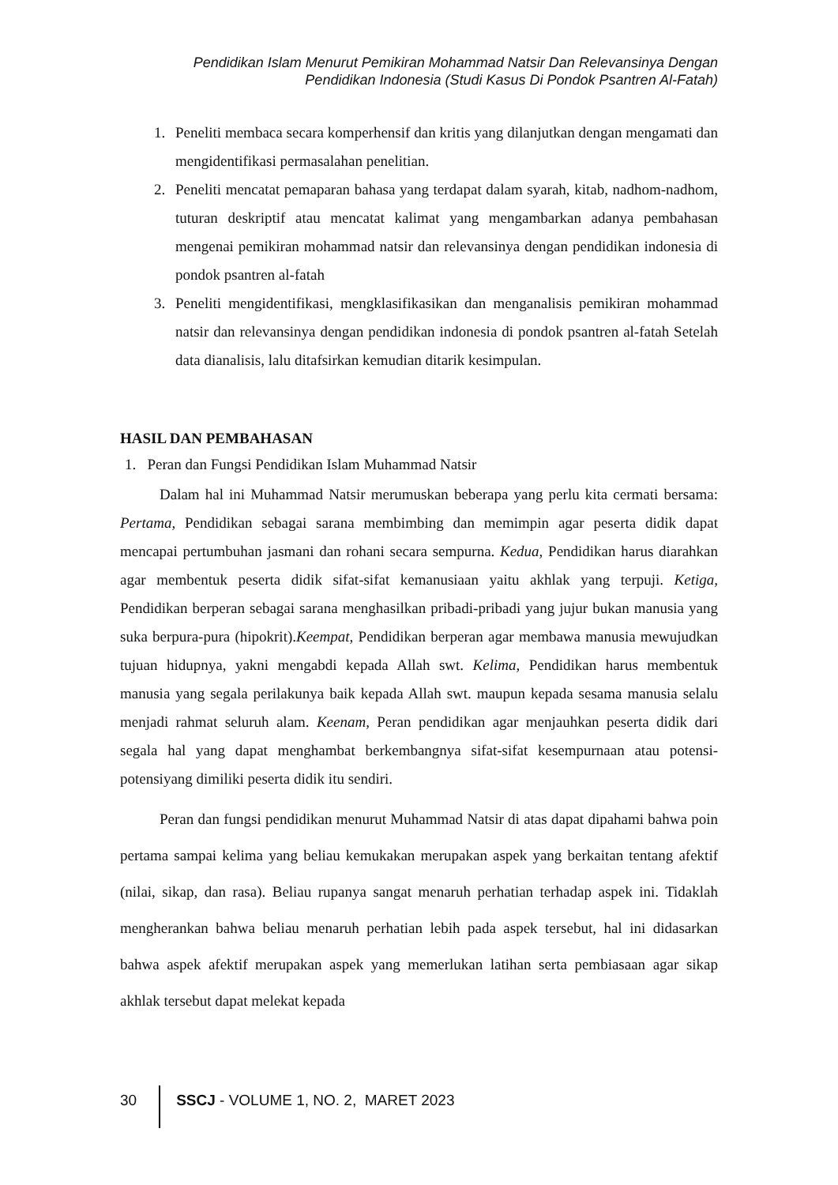Pendidikan Islam Menurut Pemikiran Mohammad Natsir Dan Relevansinya Dengan
Pendidikan Indonesia (Studi Kasus Di Pondok Psantren Al-Fatah)
1. Peneliti membaca secara komperhensif dan kritis yang dilanjutkan dengan mengamati dan mengidentifikasi permasalahan penelitian.
2. Peneliti mencatat pemaparan bahasa yang terdapat dalam syarah, kitab, nadhom-nadhom, tuturan deskriptif atau mencatat kalimat yang mengambarkan adanya pembahasan mengenai pemikiran mohammad natsir dan relevansinya dengan pendidikan indonesia di pondok psantren al-fatah
3. Peneliti mengidentifikasi, mengklasifikasikan dan menganalisis pemikiran mohammad natsir dan relevansinya dengan pendidikan indonesia di pondok psantren al-fatah Setelah data dianalisis, lalu ditafsirkan kemudian ditarik kesimpulan.
HASIL DAN PEMBAHASAN
1. Peran dan Fungsi Pendidikan Islam Muhammad Natsir
Dalam hal ini Muhammad Natsir merumuskan beberapa yang perlu kita cermati bersama: Pertama, Pendidikan sebagai sarana membimbing dan memimpin agar peserta didik dapat mencapai pertumbuhan jasmani dan rohani secara sempurna. Kedua, Pendidikan harus diarahkan agar membentuk peserta didik sifat-sifat kemanusiaan yaitu akhlak yang terpuji. Ketiga, Pendidikan berperan sebagai sarana menghasilkan pribadi-pribadi yang jujur bukan manusia yang suka berpura-pura (hipokrit).Keempat, Pendidikan berperan agar membawa manusia mewujudkan tujuan hidupnya, yakni mengabdi kepada Allah swt. Kelima, Pendidikan harus membentuk manusia yang segala perilakunya baik kepada Allah swt. maupun kepada sesama manusia selalu menjadi rahmat seluruh alam. Keenam, Peran pendidikan agar menjauhkan peserta didik dari segala hal yang dapat menghambat berkembangnya sifat-sifat kesempurnaan atau potensi-potensiyang dimiliki peserta didik itu sendiri.
Peran dan fungsi pendidikan menurut Muhammad Natsir di atas dapat dipahami bahwa poin pertama sampai kelima yang beliau kemukakan merupakan aspek yang berkaitan tentang afektif (nilai, sikap, dan rasa). Beliau rupanya sangat menaruh perhatian terhadap aspek ini. Tidaklah mengherankan bahwa beliau menaruh perhatian lebih pada aspek tersebut, hal ini didasarkan bahwa aspek afektif merupakan aspek yang memerlukan latihan serta pembiasaan agar sikap akhlak tersebut dapat melekat kepada
30 SSCJ - VOLUME 1, NO. 2, MARET 2023